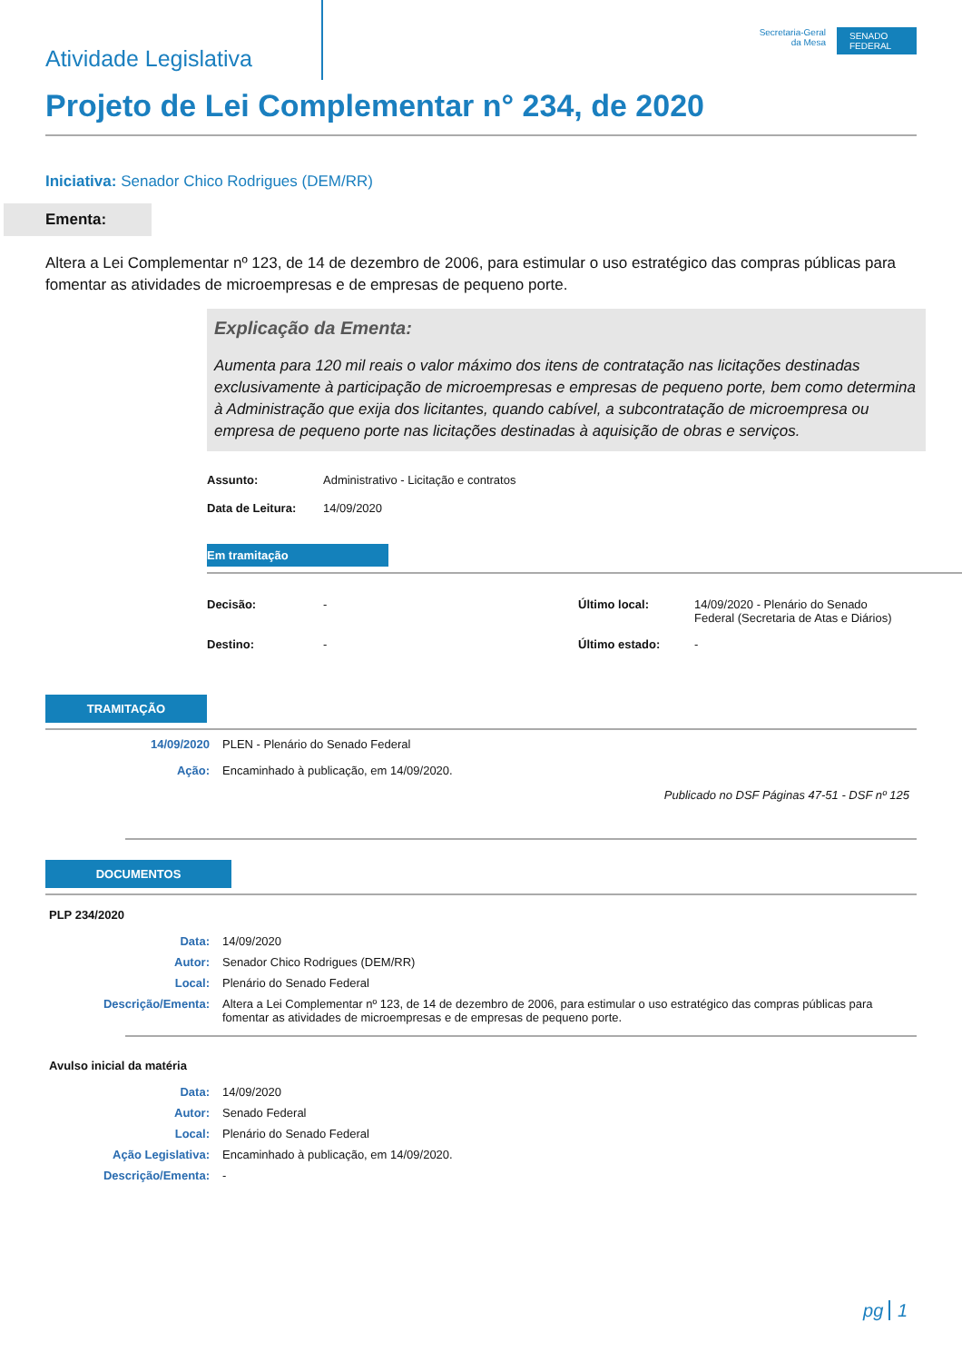Atividade Legislativa
Secretaria-Geral
da Mesa
SENADO FEDERAL
Projeto de Lei Complementar n° 234, de 2020
Iniciativa: Senador Chico Rodrigues (DEM/RR)
Ementa:
Altera a Lei Complementar nº 123, de 14 de dezembro de 2006, para estimular o uso estratégico das compras públicas para fomentar as atividades de microempresas e de empresas de pequeno porte.
Explicação da Ementa:
Aumenta para 120 mil reais o valor máximo dos itens de contratação nas licitações destinadas exclusivamente à participação de microempresas e empresas de pequeno porte, bem como determina à Administração que exija dos licitantes, quando cabível, a subcontratação de microempresa ou empresa de pequeno porte nas licitações destinadas à aquisição de obras e serviços.
| Assunto: | Administrativo - Licitação e contratos |
| Data de Leitura: | 14/09/2020 |
Em tramitação
| Decisão: | - | Último local: | 14/09/2020 - Plenário do Senado Federal (Secretaria de Atas e Diários) |
| Destino: | - | Último estado: | - |
TRAMITAÇÃO
| 14/09/2020 | PLEN - Plenário do Senado Federal |
| Ação: | Encaminhado à publicação, em 14/09/2020. |
Publicado no DSF Páginas 47-51 - DSF nº 125
DOCUMENTOS
PLP 234/2020
| Data: | 14/09/2020 |
| Autor: | Senador Chico Rodrigues (DEM/RR) |
| Local: | Plenário do Senado Federal |
| Descrição/Ementa: | Altera a Lei Complementar nº 123, de 14 de dezembro de 2006, para estimular o uso estratégico das compras públicas para fomentar as atividades de microempresas e de empresas de pequeno porte. |
Avulso inicial da matéria
| Data: | 14/09/2020 |
| Autor: | Senado Federal |
| Local: | Plenário do Senado Federal |
| Ação Legislativa: | Encaminhado à publicação, em 14/09/2020. |
| Descrição/Ementa: | - |
pg 1